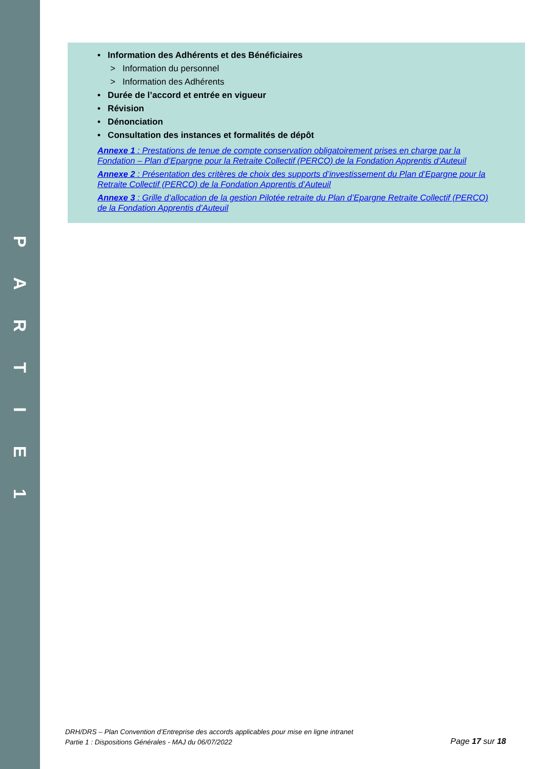PARTIE
1
• Information des Adhérents et des Bénéficiaires
> Information du personnel
> Information des Adhérents
• Durée de l’accord et entrée en vigueur
• Révision
• Dénonciation
• Consultation des instances et formalités de dépôt
Annexe 1 : Prestations de tenue de compte conservation obligatoirement prises en charge par la Fondation – Plan d’Epargne pour la Retraite Collectif (PERCO) de la Fondation Apprentis d’Auteuil
Annexe 2 : Présentation des critères de choix des supports d’investissement du Plan d’Epargne pour la Retraite Collectif (PERCO) de la Fondation Apprentis d’Auteuil
Annexe 3 : Grille d’allocation de la gestion Pilotée retraite du Plan d’Epargne Retraite Collectif (PERCO) de la Fondation Apprentis d’Auteuil
DRH/DRS – Plan Convention d’Entreprise des accords applicables pour mise en ligne intranet
Partie 1 : Dispositions Générales - MAJ du 06/07/2022
Page 17 sur 18